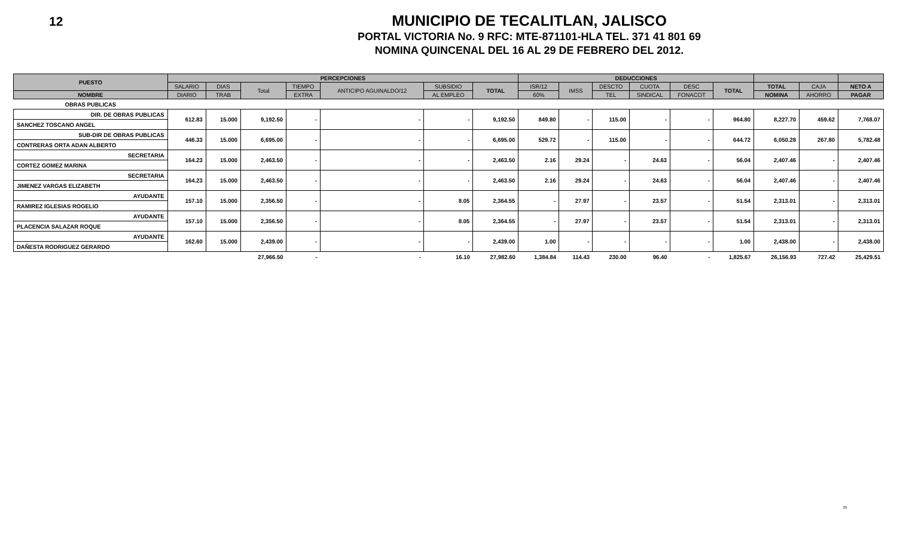12
MUNICIPIO DE TECALITLAN, JALISCO
PORTAL VICTORIA No. 9 RFC: MTE-871101-HLA TEL. 371 41 801 69
NOMINA QUINCENAL DEL 16 AL 29 DE FEBRERO DEL 2012.
| PUESTO | PERCEPCIONES | | | | | | | DEDUCCIONES | | | | | | | | |
| --- | --- | --- | --- | --- | --- | --- | --- | --- | --- | --- | --- | --- | --- | --- | --- | --- |
| | SALARIO | DIAS | Total | TIEMPO | ANTICIPO AGUINALDO/12 | SUBSIDIO | TOTAL | ISR/12 | IMSS | DESCTO | CUOTA | DESC | TOTAL | TOTAL | CAJA | NETO A |
| NOMBRE | DIARIO | TRAB | | EXTRA | | AL EMPLEO | | 60% | | TEL | SINDICAL | FONACOT | | NOMINA | AHORRO | PAGAR |
| OBRAS PUBLICAS | | | | | | | | | | | | | | | | |
| DIR. DE OBRAS PUBLICAS | 612.83 | 15.000 | 9,192.50 | - | - | - | 9,192.50 | 849.80 | - | 115.00 | - | - | 964.80 | 8,227.70 | 459.62 | 7,768.07 |
| SANCHEZ TOSCANO ANGEL | | | | | | | | | | | | | | | | |
| SUB-DIR DE OBRAS PUBLICAS | 446.33 | 15.000 | 6,695.00 | - | - | - | 6,695.00 | 529.72 | - | 115.00 | - | - | 644.72 | 6,050.28 | 267.80 | 5,782.48 |
| CONTRERAS ORTA ADAN ALBERTO | | | | | | | | | | | | | | | | |
| SECRETARIA | 164.23 | 15.000 | 2,463.50 | - | - | - | 2,463.50 | 2.16 | 29.24 | - | 24.63 | - | 56.04 | 2,407.46 | - | 2,407.46 |
| CORTEZ GOMEZ MARINA | | | | | | | | | | | | | | | | |
| SECRETARIA | 164.23 | 15.000 | 2,463.50 | - | - | - | 2,463.50 | 2.16 | 29.24 | - | 24.63 | - | 56.04 | 2,407.46 | - | 2,407.46 |
| JIMENEZ VARGAS ELIZABETH | | | | | | | | | | | | | | | | |
| AYUDANTE | 157.10 | 15.000 | 2,356.50 | - | - | 8.05 | 2,364.55 | - | 27.97 | - | 23.57 | - | 51.54 | 2,313.01 | - | 2,313.01 |
| RAMIREZ IGLESIAS ROGELIO | | | | | | | | | | | | | | | | |
| AYUDANTE | 157.10 | 15.000 | 2,356.50 | - | - | 8.05 | 2,364.55 | - | 27.97 | - | 23.57 | - | 51.54 | 2,313.01 | - | 2,313.01 |
| PLACENCIA SALAZAR ROQUE | | | | | | | | | | | | | | | | |
| AYUDANTE | 162.60 | 15.000 | 2,439.00 | - | - | - | 2,439.00 | 1.00 | - | - | - | - | 1.00 | 2,438.00 | - | 2,438.00 |
| DAÑESTA RODRIGUEZ GERARDO | | | | | | | | | | | | | | | | |
| | | | 27,966.50 | - | - | 16.10 | 27,982.60 | 1,384.84 | 114.43 | 230.00 | 96.40 | - | 1,825.67 | 26,156.93 | 727.42 | 25,429.51 |
25